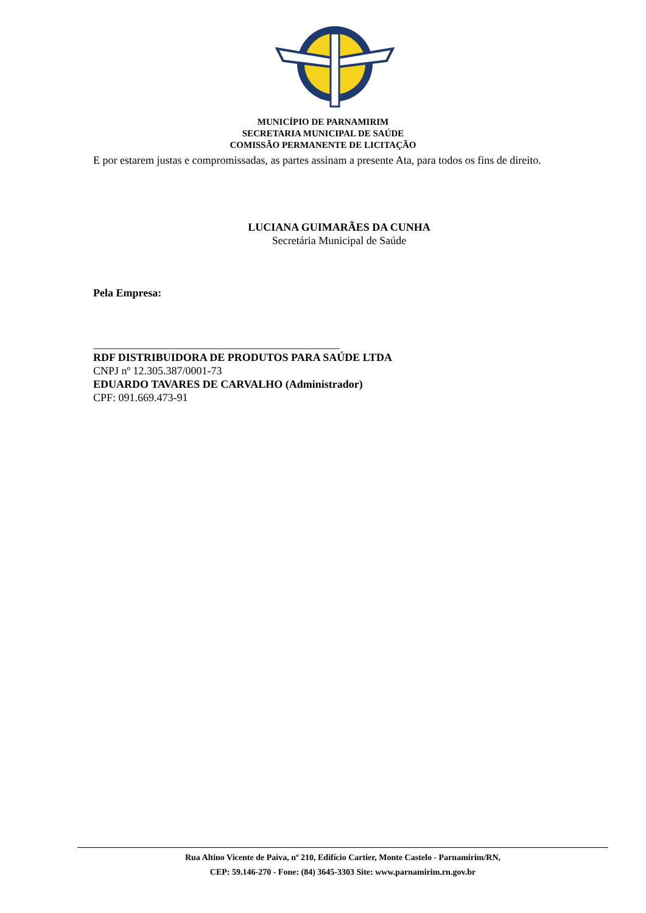MUNICÍPIO DE PARNAMIRIM
SECRETARIA MUNICIPAL DE SAÚDE
COMISSÃO PERMANENTE DE LICITAÇÃO
E por estarem justas e compromissadas, as partes assinam a presente Ata, para todos os fins de direito.
LUCIANA GUIMARÃES DA CUNHA
Secretária Municipal de Saúde
Pela Empresa:
_____________________________________________
RDF DISTRIBUIDORA DE PRODUTOS PARA SAÚDE LTDA
CNPJ nº 12.305.387/0001-73
EDUARDO TAVARES DE CARVALHO (Administrador)
CPF: 091.669.473-91
Rua Altino Vicente de Paiva, nº 210, Edifício Cartier, Monte Castelo - Parnamirim/RN,
CEP: 59.146-270 - Fone: (84) 3645-3303 Site: www.parnamirim.rn.gov.br